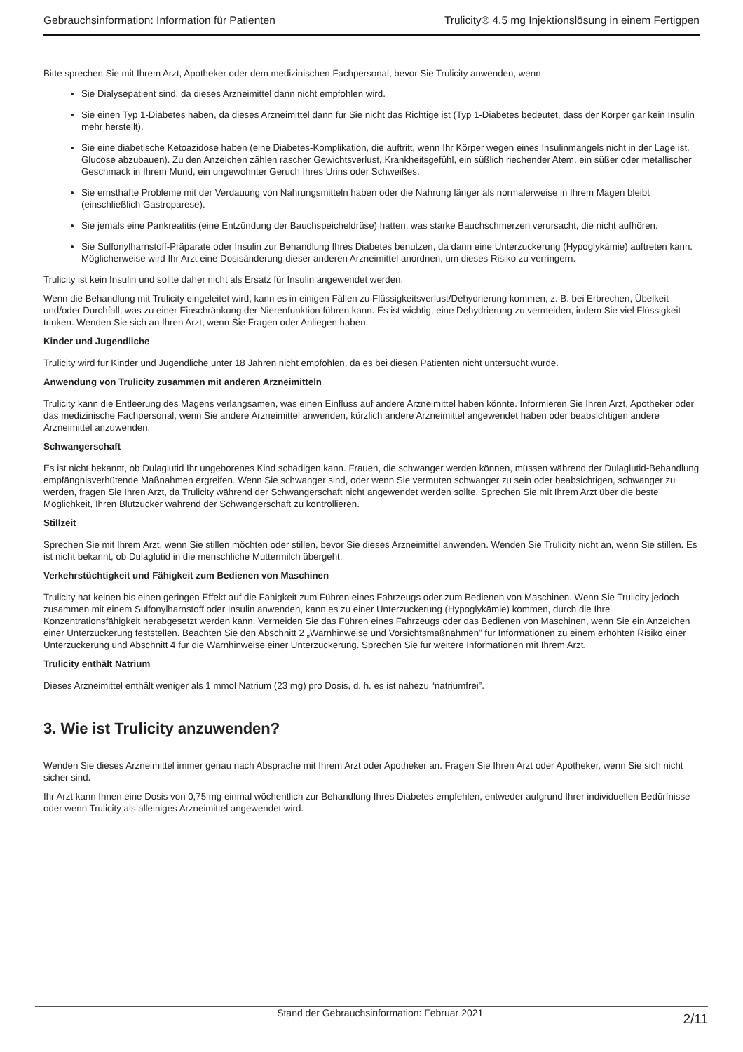Gebrauchsinformation: Information für Patienten Trulicity® 4,5 mg Injektionslösung in einem Fertigpen
Bitte sprechen Sie mit Ihrem Arzt, Apotheker oder dem medizinischen Fachpersonal, bevor Sie Trulicity anwenden, wenn
Sie Dialysepatient sind, da dieses Arzneimittel dann nicht empfohlen wird.
Sie einen Typ 1-Diabetes haben, da dieses Arzneimittel dann für Sie nicht das Richtige ist (Typ 1-Diabetes bedeutet, dass der Körper gar kein Insulin mehr herstellt).
Sie eine diabetische Ketoazidose haben (eine Diabetes-Komplikation, die auftritt, wenn Ihr Körper wegen eines Insulinmangels nicht in der Lage ist, Glucose abzubauen). Zu den Anzeichen zählen rascher Gewichtsverlust, Krankheitsgefühl, ein süßlich riechender Atem, ein süßer oder metallischer Geschmack in Ihrem Mund, ein ungewohnter Geruch Ihres Urins oder Schweißes.
Sie ernsthafte Probleme mit der Verdauung von Nahrungsmitteln haben oder die Nahrung länger als normalerweise in Ihrem Magen bleibt (einschließlich Gastroparese).
Sie jemals eine Pankreatitis (eine Entzündung der Bauchspeicheldrüse) hatten, was starke Bauchschmerzen verursacht, die nicht aufhören.
Sie Sulfonylharnstoff-Präparate oder Insulin zur Behandlung Ihres Diabetes benutzen, da dann eine Unterzuckerung (Hypoglykämie) auftreten kann. Möglicherweise wird Ihr Arzt eine Dosisänderung dieser anderen Arzneimittel anordnen, um dieses Risiko zu verringern.
Trulicity ist kein Insulin und sollte daher nicht als Ersatz für Insulin angewendet werden.
Wenn die Behandlung mit Trulicity eingeleitet wird, kann es in einigen Fällen zu Flüssigkeitsverlust/Dehydrierung kommen, z. B. bei Erbrechen, Übelkeit und/oder Durchfall, was zu einer Einschränkung der Nierenfunktion führen kann. Es ist wichtig, eine Dehydrierung zu vermeiden, indem Sie viel Flüssigkeit trinken. Wenden Sie sich an Ihren Arzt, wenn Sie Fragen oder Anliegen haben.
Kinder und Jugendliche
Trulicity wird für Kinder und Jugendliche unter 18 Jahren nicht empfohlen, da es bei diesen Patienten nicht untersucht wurde.
Anwendung von Trulicity zusammen mit anderen Arzneimitteln
Trulicity kann die Entleerung des Magens verlangsamen, was einen Einfluss auf andere Arzneimittel haben könnte. Informieren Sie Ihren Arzt, Apotheker oder das medizinische Fachpersonal, wenn Sie andere Arzneimittel anwenden, kürzlich andere Arzneimittel angewendet haben oder beabsichtigen andere Arzneimittel anzuwenden.
Schwangerschaft
Es ist nicht bekannt, ob Dulaglutid Ihr ungeborenes Kind schädigen kann. Frauen, die schwanger werden können, müssen während der Dulaglutid-Behandlung empfängnisverhütende Maßnahmen ergreifen. Wenn Sie schwanger sind, oder wenn Sie vermuten schwanger zu sein oder beabsichtigen, schwanger zu werden, fragen Sie Ihren Arzt, da Trulicity während der Schwangerschaft nicht angewendet werden sollte. Sprechen Sie mit Ihrem Arzt über die beste Möglichkeit, Ihren Blutzucker während der Schwangerschaft zu kontrollieren.
Stillzeit
Sprechen Sie mit Ihrem Arzt, wenn Sie stillen möchten oder stillen, bevor Sie dieses Arzneimittel anwenden. Wenden Sie Trulicity nicht an, wenn Sie stillen. Es ist nicht bekannt, ob Dulaglutid in die menschliche Muttermilch übergeht.
Verkehrstüchtigkeit und Fähigkeit zum Bedienen von Maschinen
Trulicity hat keinen bis einen geringen Effekt auf die Fähigkeit zum Führen eines Fahrzeugs oder zum Bedienen von Maschinen. Wenn Sie Trulicity jedoch zusammen mit einem Sulfonylharnstoff oder Insulin anwenden, kann es zu einer Unterzuckerung (Hypoglykämie) kommen, durch die Ihre Konzentrationsfähigkeit herabgesetzt werden kann. Vermeiden Sie das Führen eines Fahrzeugs oder das Bedienen von Maschinen, wenn Sie ein Anzeichen einer Unterzuckerung feststellen. Beachten Sie den Abschnitt 2 „Warnhinweise und Vorsichtsmaßnahmen” für Informationen zu einem erhöhten Risiko einer Unterzuckerung und Abschnitt 4 für die Warnhinweise einer Unterzuckerung. Sprechen Sie für weitere Informationen mit Ihrem Arzt.
Trulicity enthält Natrium
Dieses Arzneimittel enthält weniger als 1 mmol Natrium (23 mg) pro Dosis, d. h. es ist nahezu “natriumfrei”.
3. Wie ist Trulicity anzuwenden?
Wenden Sie dieses Arzneimittel immer genau nach Absprache mit Ihrem Arzt oder Apotheker an. Fragen Sie Ihren Arzt oder Apotheker, wenn Sie sich nicht sicher sind.
Ihr Arzt kann Ihnen eine Dosis von 0,75 mg einmal wöchentlich zur Behandlung Ihres Diabetes empfehlen, entweder aufgrund Ihrer individuellen Bedürfnisse oder wenn Trulicity als alleiniges Arzneimittel angewendet wird.
Stand der Gebrauchsinformation: Februar 2021 2/11